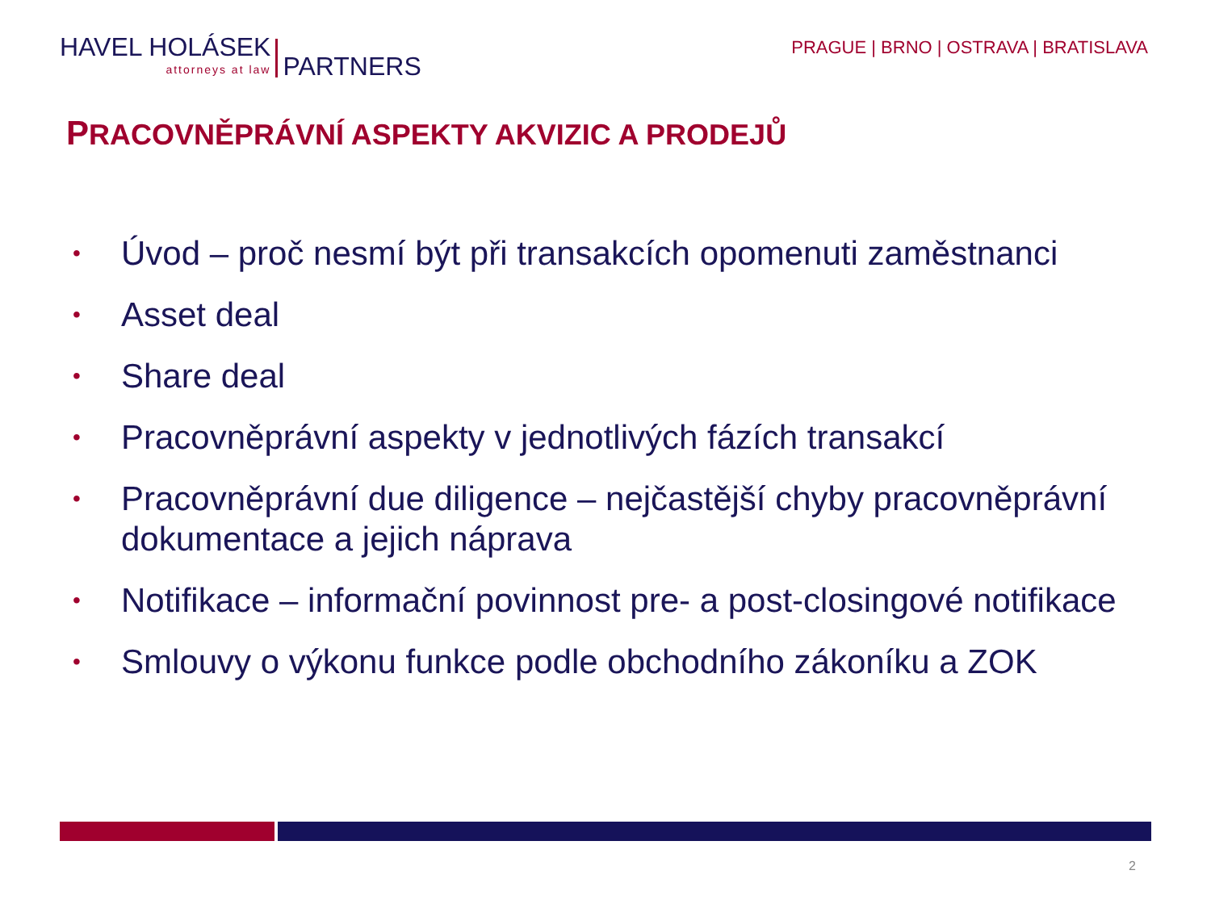HAVEL HOLÁSEK
attorneys at law
PARTNERS
PRAGUE | BRNO | OSTRAVA | BRATISLAVA
PRACOVNĚPRÁVNÍ ASPEKTY AKVIZIC A PRODEJŮ
• Úvod – proč nesmí být při transakcích opomenuti zaměstnanci
• Asset deal
• Share deal
• Pracovněprávní aspekty v jednotlivých fázích transakcí
• Pracovněprávní due diligence – nejčastější chyby pracovněprávní dokumentace a jejich náprava
• Notifikace – informační povinnost pre- a post-closingové notifikace
• Smlouvy o výkonu funkce podle obchodního zákoníku a ZOK
2